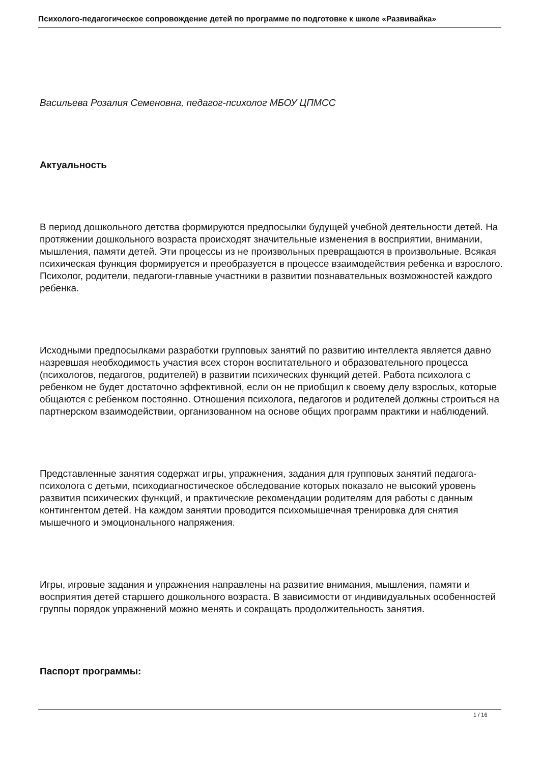Психолого-педагогическое сопровождение детей по программе по подготовке к школе «Развивайка»
Васильева Розалия Семеновна, педагог-психолог МБОУ ЦПМСС
Актуальность
В период дошкольного детства формируются предпосылки будущей учебной деятельности детей. На протяжении дошкольного возраста происходят значительные изменения в восприятии, внимании, мышления, памяти детей. Эти процессы из не произвольных превращаются в произвольные. Всякая психическая функция формируется и преобразуется в процессе взаимодействия ребенка и взрослого. Психолог, родители, педагоги-главные участники в развитии познавательных возможностей каждого ребенка.
Исходными предпосылками разработки групповых занятий по развитию интеллекта является давно назревшая необходимость участия всех сторон воспитательного и образовательного процесса (психологов, педагогов, родителей) в развитии психических функций детей. Работа психолога с ребенком не будет достаточно эффективной, если он не приобщил к своему делу взрослых, которые общаются с ребенком постоянно. Отношения психолога, педагогов и родителей должны строиться на партнерском взаимодействии, организованном на основе общих программ практики и наблюдений.
Представленные занятия содержат игры, упражнения, задания для групповых занятий педагога-психолога с детьми, психодиагностическое обследование которых показало не высокий уровень развития психических функций, и практические рекомендации родителям для работы с данным контингентом детей. На каждом занятии проводится психомышечная тренировка для снятия мышечного и эмоционального напряжения.
Игры, игровые задания и упражнения направлены на развитие внимания, мышления, памяти и восприятия детей старшего дошкольного возраста. В зависимости от индивидуальных особенностей группы порядок упражнений можно менять и сокращать продолжительность занятия.
Паспорт программы:
1 / 16